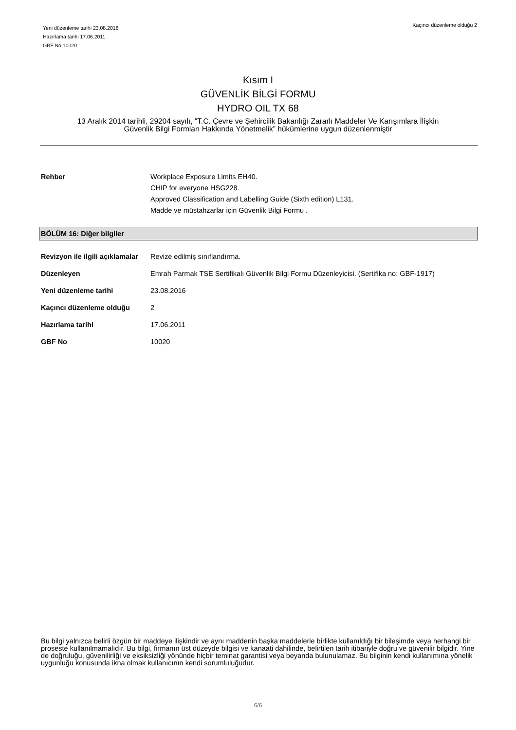Yeni düzenleme tarihi 23.08.2016
Hazırlama tarihi 17.06.2011
GBF No 10020
Kaçıncı düzenleme olduğu 2
Kısım I
GÜVENLİK BİLGİ FORMU
HYDRO OIL TX 68
13 Aralık 2014 tarihli, 29204 sayılı, “T.C. Çevre ve Şehircilik Bakanlığı Zararlı Maddeler Ve Karışımlara İlişkin
Güvenlik Bilgi Formları Hakkında Yönetmelik” hükümlerine uygun düzenlenmiştir
| Rehber | Workplace Exposure Limits EH40. CHIP for everyone HSG228. Approved Classification and Labelling Guide (Sixth edition) L131. Madde ve müstahzarlar için Güvenlik Bilgi Formu . |
BÖLÜM 16: Diğer bilgiler
| Revizyon ile ilgili açıklamalar | Revize edilmiş sınıflandırma. |
| Düzenleyen | Emrah Parmak TSE Sertifikalı Güvenlik Bilgi Formu Düzenleyicisi. (Sertifika no: GBF-1917) |
| Yeni düzenleme tarihi | 23.08.2016 |
| Kaçıncı düzenleme olduğu | 2 |
| Hazırlama tarihi | 17.06.2011 |
| GBF No | 10020 |
Bu bilgi yalnızca belirli özgün bir maddeye ilişkindir ve aynı maddenin başka maddelerle birlikte kullanıldığı bir bileşimde veya herhangi bir proseste kullanılmamalıdır. Bu bilgi, firmanın üst düzeyde bilgisi ve kanaati dahilinde, belirtilen tarih itibariyle doğru ve güvenilir bilgidir. Yine de doğruluğu, güvenilirliği ve eksiksizliği yönünde hiçbir teminat garantisi veya beyanda bulunulamaz. Bu bilginin kendi kullanımına yönelik uygunluğu konusunda ikna olmak kullanıcının kendi sorumluluğudur.
6/6